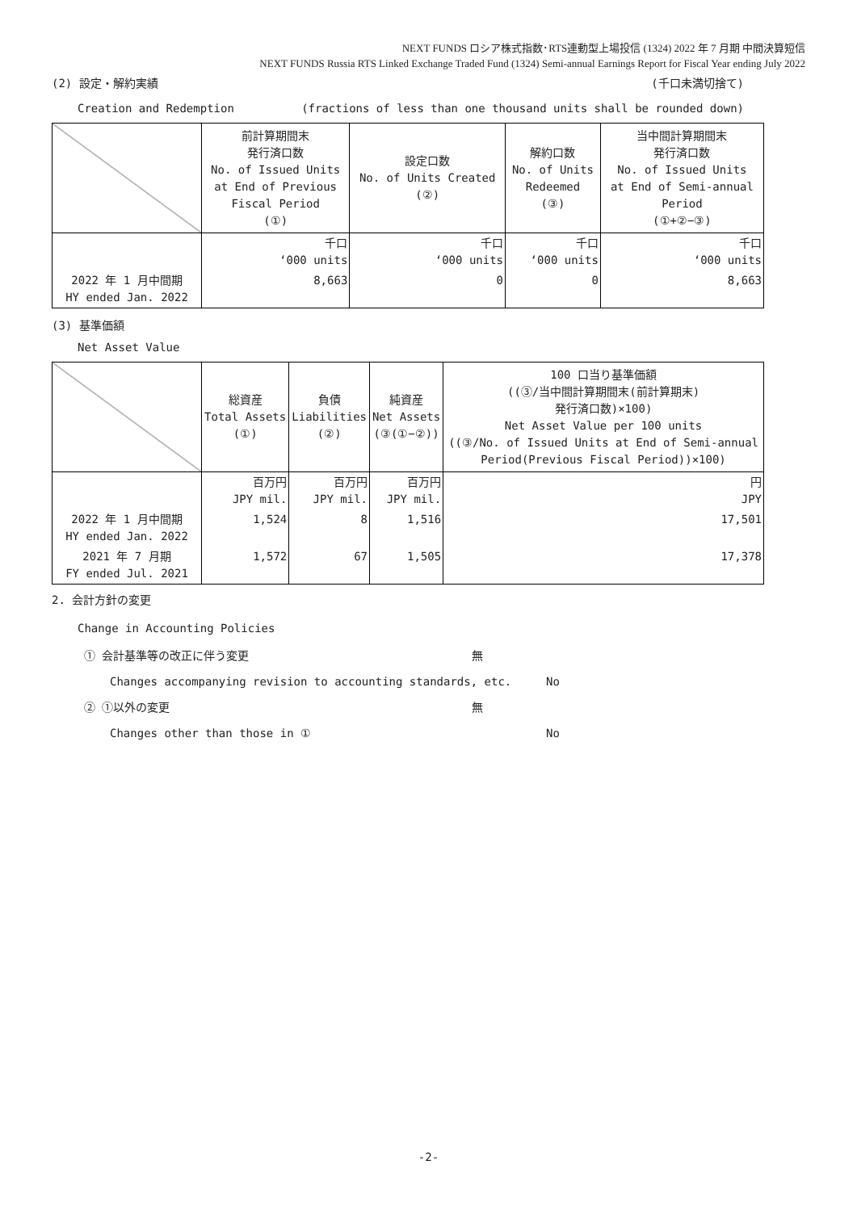NEXT FUNDS ロシア株式指数･RTS連動型上場投信 (1324) 2022 年 7 月期 中間決算短信
NEXT FUNDS Russia RTS Linked Exchange Traded Fund (1324) Semi-annual Earnings Report for Fiscal Year ending July 2022
(2) 設定・解約実績 (千口未満切捨て)
Creation and Redemption (fractions of less than one thousand units shall be rounded down)
| | 前計算期間末 発行済口数 No. of Issued Units at End of Previous Fiscal Period (①) | 設定口数 No. of Units Created (②) | 解約口数 No. of Units Redeemed (③) | 当中間計算期間末 発行済口数 No. of Issued Units at End of Semi-annual Period (①+②−③) |
| --- | --- | --- | --- | --- |
| | 千口 ‘000 units | 千口 ‘000 units | 千口 ‘000 units | 千口 ‘000 units |
| 2022 年 1 月中間期 HY ended Jan. 2022 | 8,663 | 0 | 0 | 8,663 |
(3) 基準価額
Net Asset Value
| | 総資産 Total Assets (①) | 負債 Liabilities (②) | 純資産 Net Assets (③(①−②)) | 100 口当り基準価額 ((③/当中間計算期間末(前計算期末) 発行済口数)×100) Net Asset Value per 100 units ((③/No. of Issued Units at End of Semi-annual Period(Previous Fiscal Period))×100) |
| --- | --- | --- | --- | --- |
| | 百万円 JPY mil. | 百万円 JPY mil. | 百万円 JPY mil. | 円 JPY |
| 2022 年 1 月中間期 HY ended Jan. 2022 | 1,524 | 8 | 1,516 | 17,501 |
| 2021 年 7 月期 FY ended Jul. 2021 | 1,572 | 67 | 1,505 | 17,378 |
2. 会計方針の変更
Change in Accounting Policies
① 会計基準等の改正に伴う変更 無
Changes accompanying revision to accounting standards, etc. No
② ①以外の変更 無
Changes other than those in ① No
-2-